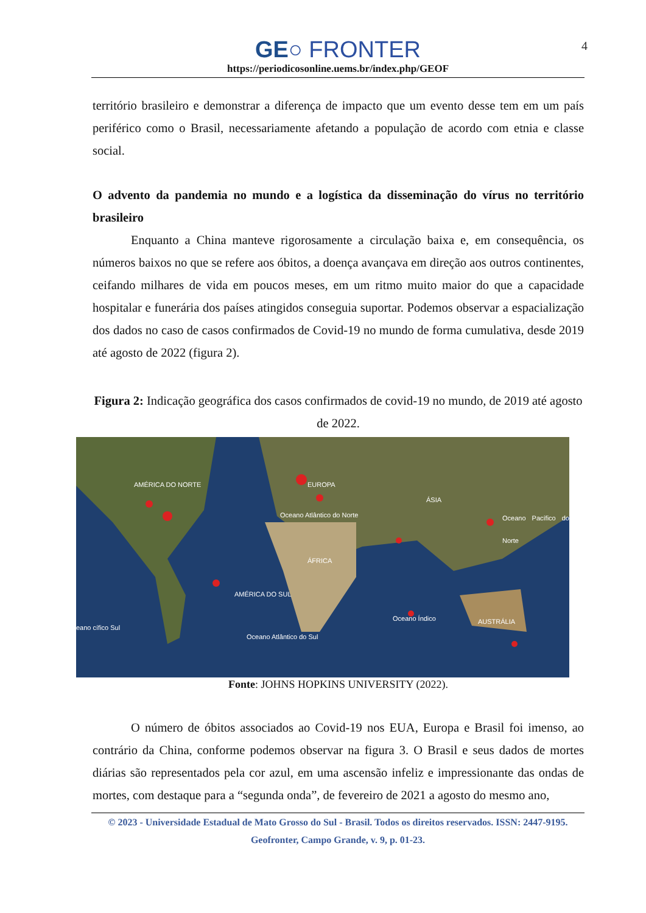GE○ FRONTER
https://periodicosonline.uems.br/index.php/GEOF
4
território brasileiro e demonstrar a diferença de impacto que um evento desse tem em um país periférico como o Brasil, necessariamente afetando a população de acordo com etnia e classe social.
O advento da pandemia no mundo e a logística da disseminação do vírus no território brasileiro
Enquanto a China manteve rigorosamente a circulação baixa e, em consequência, os números baixos no que se refere aos óbitos, a doença avançava em direção aos outros continentes, ceifando milhares de vida em poucos meses, em um ritmo muito maior do que a capacidade hospitalar e funerária dos países atingidos conseguia suportar. Podemos observar a espacialização dos dados no caso de casos confirmados de Covid-19 no mundo de forma cumulativa, desde 2019 até agosto de 2022 (figura 2).
Figura 2: Indicação geográfica dos casos confirmados de covid-19 no mundo, de 2019 até agosto de 2022.
AMÉRICA DO NORTE EUROPA
ÁSIA
Oceano Atlântico do Norte Oceano Pacífico do Norte
ÁFRICA
AMÉRICA DO SUL
eano cífico Sul
Oceano Índico AUSTRÁLIA
Oceano Atlântico do Sul
Fonte: JOHNS HOPKINS UNIVERSITY (2022).
O número de óbitos associados ao Covid-19 nos EUA, Europa e Brasil foi imenso, ao contrário da China, conforme podemos observar na figura 3. O Brasil e seus dados de mortes diárias são representados pela cor azul, em uma ascensão infeliz e impressionante das ondas de mortes, com destaque para a “segunda onda”, de fevereiro de 2021 a agosto do mesmo ano,
© 2023 - Universidade Estadual de Mato Grosso do Sul - Brasil. Todos os direitos reservados. ISSN: 2447-9195.
Geofronter, Campo Grande, v. 9, p. 01-23.